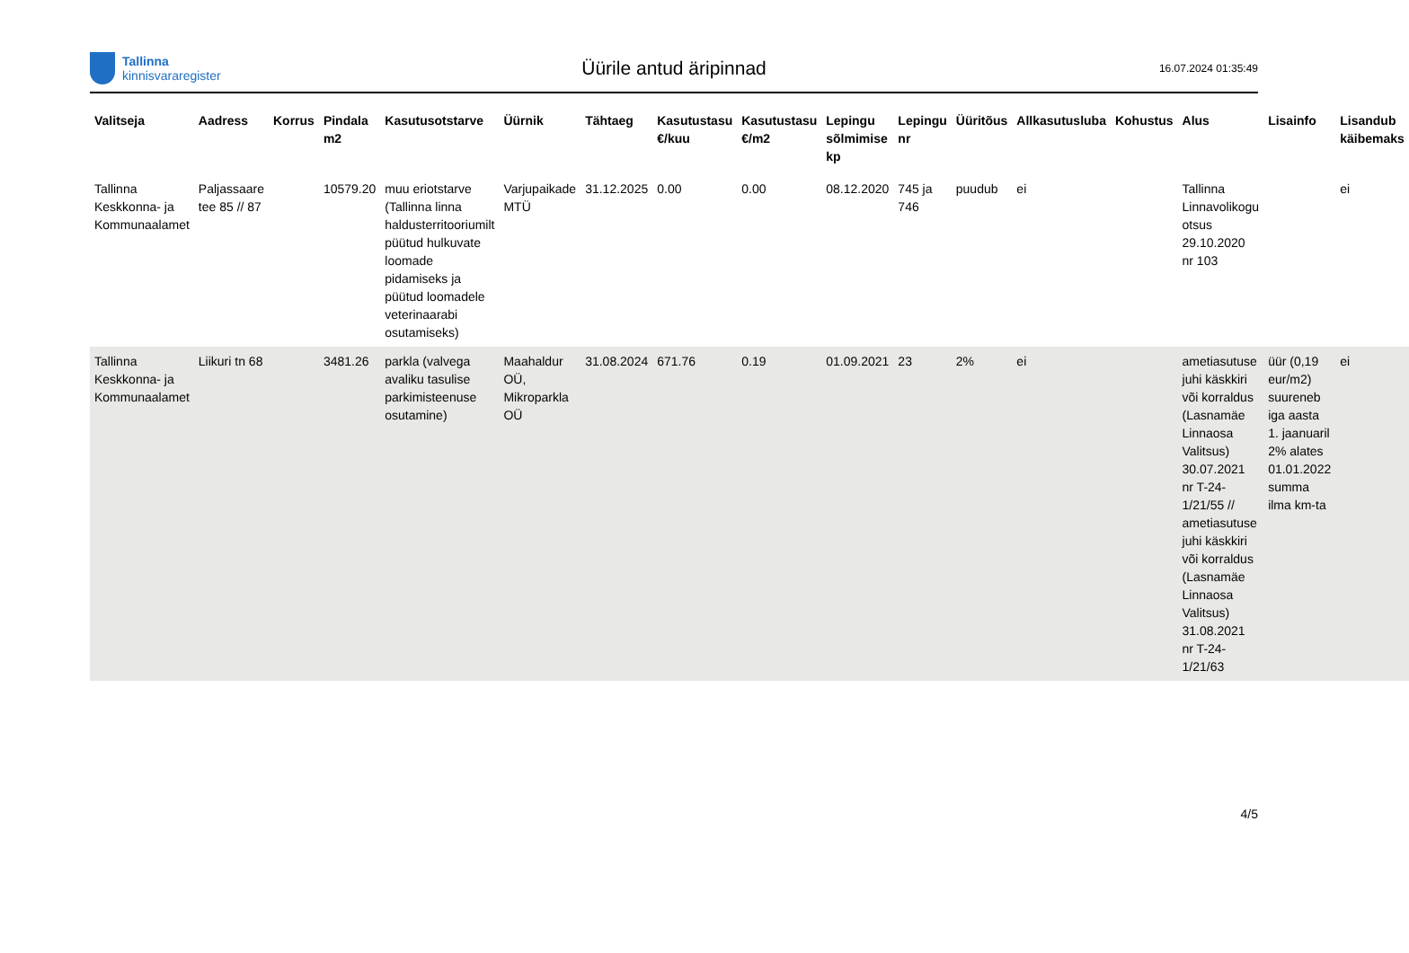Tallinna
kinnisvararegister
Üürile antud äripinnad
16.07.2024 01:35:49
| Valitseja | Aadress | Korrus | Pindala m2 | Kasutusotstarve | Üürnik | Tähtaeg | Kasutustasu €/kuu | Kasutustasu €/m2 | Lepingu sõlmimise kp | Lepingu nr | Üüritõus | Allkasutusluba | Kohustus | Alus | Lisainfo | Lisandub käibemaks |
| --- | --- | --- | --- | --- | --- | --- | --- | --- | --- | --- | --- | --- | --- | --- | --- | --- |
| Tallinna Keskkonna- ja Kommunaalamet | Paljassaare tee 85 // 87 | | 10579.20 | muu eriotstarve (Tallinna linna haldusterritooriumilt püütud hulkuvate loomade pidamiseks ja püütud loomadele veterinaarabi osutamiseks) | Varjupaikade MTÜ | 31.12.2025 | 0.00 | 0.00 | 08.12.2020 | 745 ja 746 | puudub | ei | | Tallinna Linnavolikogu otsus 29.10.2020 nr 103 | | ei |
| Tallinna Keskkonna- ja Kommunaalamet | Liikuri tn 68 | | 3481.26 | parkla (valvega avaliku tasulise parkimisteenuse osutamine) | Maahaldur OÜ, Mikroparkla OÜ | 31.08.2024 | 671.76 | 0.19 | 01.09.2021 | 23 | 2% | ei | | ametiasutuse juhi käskkiri või korraldus (Lasnamäe Linnaosa Valitsus) 30.07.2021 nr T-24-1/21/55 // ametiasutuse juhi käskkiri või korraldus (Lasnamäe Linnaosa Valitsus) 31.08.2021 nr T-24-1/21/63 | üür (0,19 eur/m2) suureneb iga aasta 1. jaanuaril 2% alates 01.01.2022 summa ilma km-ta | ei |
4/5